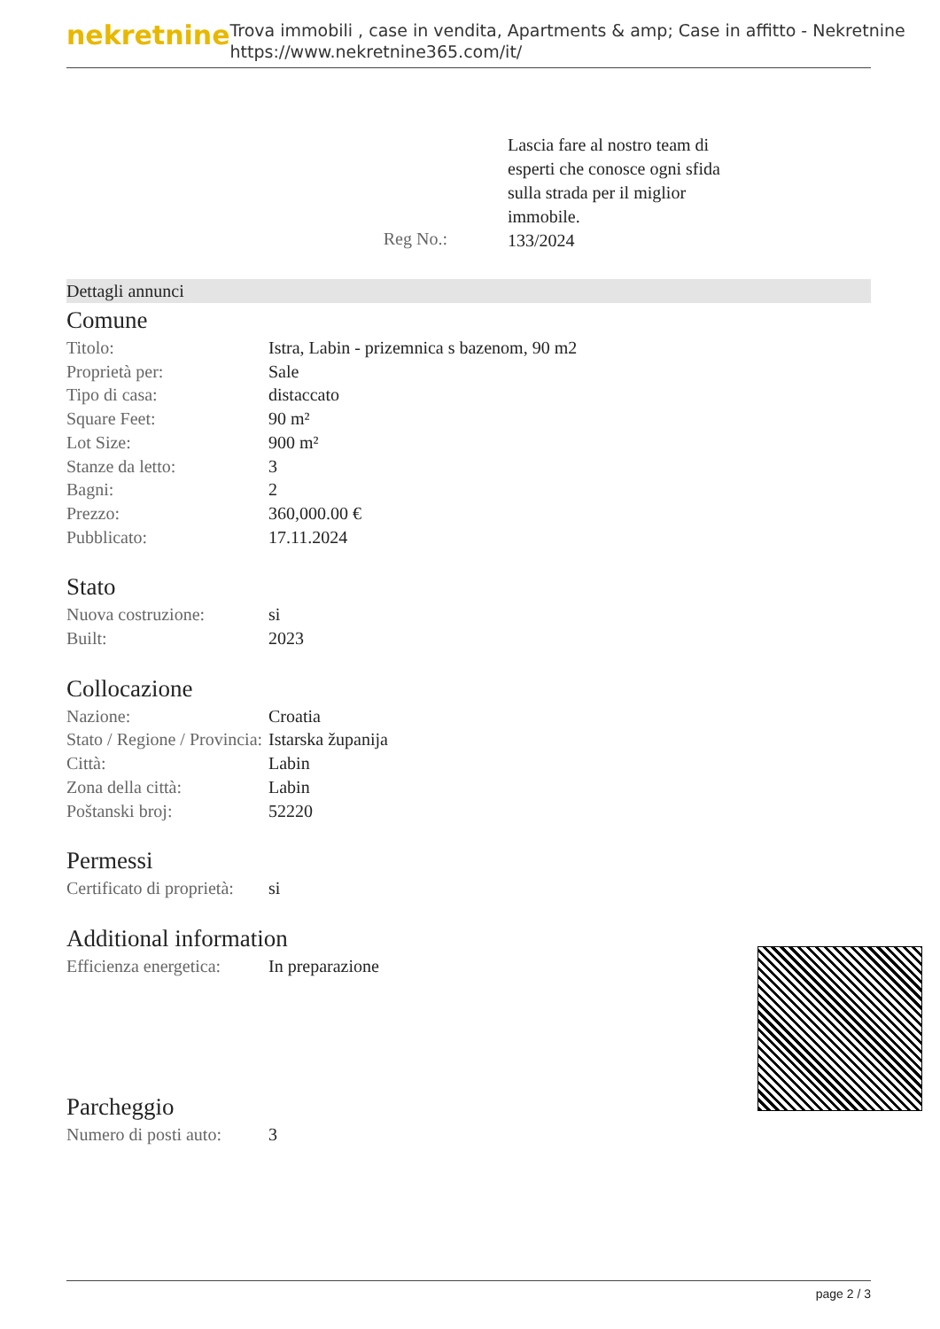nekretnine
Trova immobili , case in vendita, Apartments & amp; Case in affitto - Nekretnine
https://www.nekretnine365.com/it/
Reg No.:
Lascia fare al nostro team di esperti che conosce ogni sfida sulla strada per il miglior immobile.
133/2024
Dettagli annunci
Comune
| Titolo: | Istra, Labin - prizemnica s bazenom, 90 m2 |
| Proprietà per: | Sale |
| Tipo di casa: | distaccato |
| Square Feet: | 90 m² |
| Lot Size: | 900 m² |
| Stanze da letto: | 3 |
| Bagni: | 2 |
| Prezzo: | 360,000.00 € |
| Pubblicato: | 17.11.2024 |
Stato
| Nuova costruzione: | si |
| Built: | 2023 |
Collocazione
| Nazione: | Croatia |
| Stato / Regione / Provincia: | Istarska županija |
| Città: | Labin |
| Zona della città: | Labin |
| Poštanski broj: | 52220 |
Permessi
| Certificato di proprietà: | si |
Additional information
| Efficienza energetica: | In preparazione |
Parcheggio
| Numero di posti auto: | 3 |
page 2 / 3